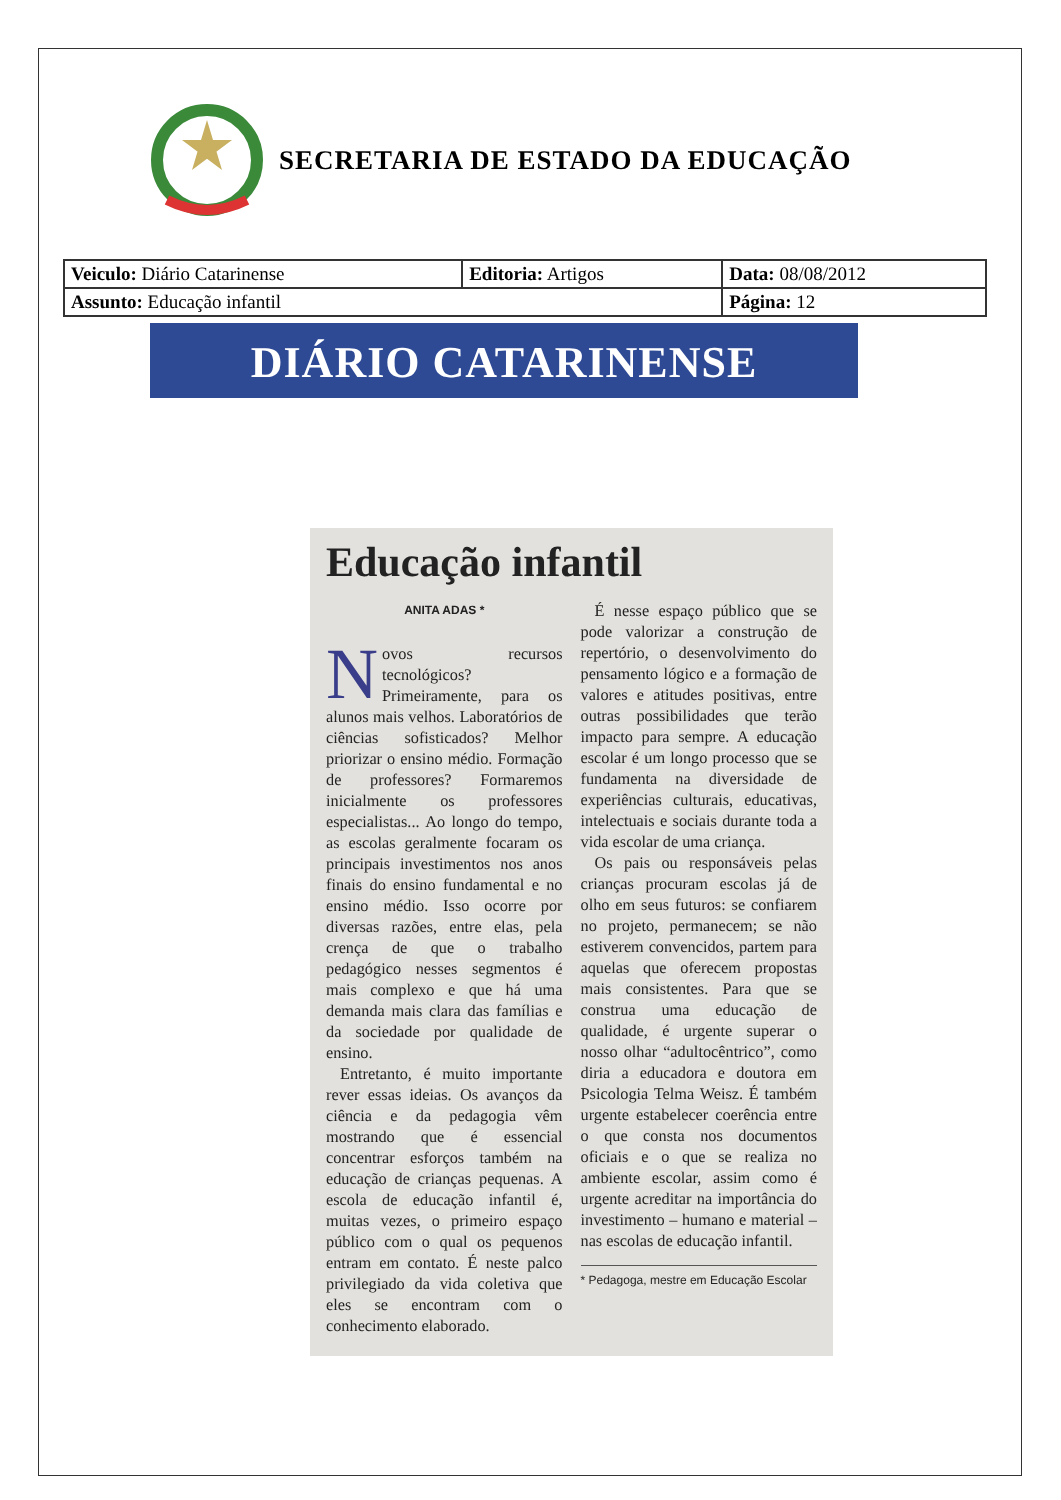SECRETARIA DE ESTADO DA EDUCAÇÃO
| Veiculo: Diário Catarinense | Editoria: Artigos | Data: 08/08/2012 |
| Assunto: Educação infantil | | Página: 12 |
DIÁRIO CATARINENSE
Educação infantil
ANITA ADAS *
Novos recursos tecnológicos? Primeiramente, para os alunos mais velhos. Laboratórios de ciências sofisticados? Melhor priorizar o ensino médio. Formação de professores? Formaremos inicialmente os professores especialistas... Ao longo do tempo, as escolas geralmente focaram os principais investimentos nos anos finais do ensino fundamental e no ensino médio. Isso ocorre por diversas razões, entre elas, pela crença de que o trabalho pedagógico nesses segmentos é mais complexo e que há uma demanda mais clara das famílias e da sociedade por qualidade de ensino.
Entretanto, é muito importante rever essas ideias. Os avanços da ciência e da pedagogia vêm mostrando que é essencial concentrar esforços também na educação de crianças pequenas. A escola de educação infantil é, muitas vezes, o primeiro espaço público com o qual os pequenos entram em contato. É neste palco privilegiado da vida coletiva que eles se encontram com o conhecimento elaborado.
É nesse espaço público que se pode valorizar a construção de repertório, o desenvolvimento do pensamento lógico e a formação de valores e atitudes positivas, entre outras possibilidades que terão impacto para sempre. A educação escolar é um longo processo que se fundamenta na diversidade de experiências culturais, educativas, intelectuais e sociais durante toda a vida escolar de uma criança.
Os pais ou responsáveis pelas crianças procuram escolas já de olho em seus futuros: se confiarem no projeto, permanecem; se não estiverem convencidos, partem para aquelas que oferecem propostas mais consistentes. Para que se construa uma educação de qualidade, é urgente superar o nosso olhar “adultocêntrico”, como diria a educadora e doutora em Psicologia Telma Weisz. É também urgente estabelecer coerência entre o que consta nos documentos oficiais e o que se realiza no ambiente escolar, assim como é urgente acreditar na importância do investimento – humano e material – nas escolas de educação infantil.
* Pedagoga, mestre em Educação Escolar